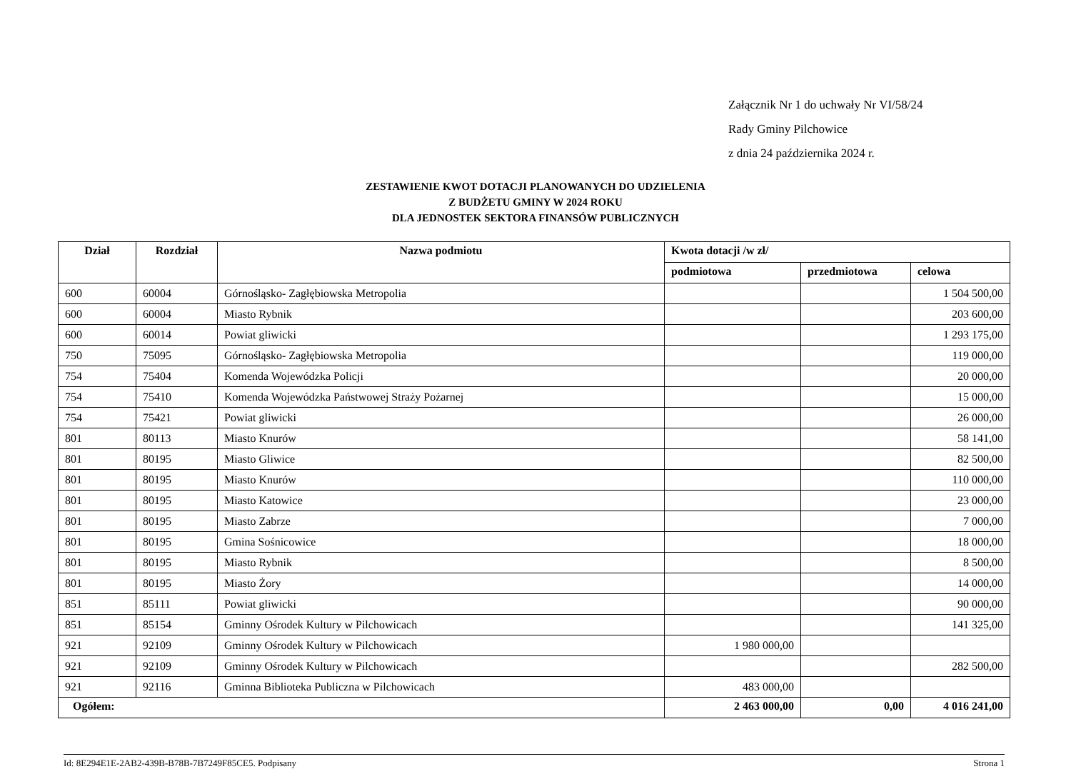Załącznik Nr 1 do uchwały Nr VI/58/24
Rady Gminy Pilchowice
z dnia 24 października 2024 r.
ZESTAWIENIE KWOT DOTACJI PLANOWANYCH DO UDZIELENIA
Z BUDŻETU GMINY W 2024 ROKU
DLA JEDNOSTEK SEKTORA FINANSÓW PUBLICZNYCH
| Dział | Rozdział | Nazwa podmiotu | Kwota dotacji /w zł/ | | |
| --- | --- | --- | --- | --- | --- |
| | | | podmiotowa | przedmiotowa | celowa |
| 600 | 60004 | Górnośląsko- Zagłębiowska Metropolia | | | 1 504 500,00 |
| 600 | 60004 | Miasto Rybnik | | | 203 600,00 |
| 600 | 60014 | Powiat gliwicki | | | 1 293 175,00 |
| 750 | 75095 | Górnośląsko- Zagłębiowska Metropolia | | | 119 000,00 |
| 754 | 75404 | Komenda Wojewódzka Policji | | | 20 000,00 |
| 754 | 75410 | Komenda Wojewódzka Państwowej Straży Pożarnej | | | 15 000,00 |
| 754 | 75421 | Powiat gliwicki | | | 26 000,00 |
| 801 | 80113 | Miasto Knurów | | | 58 141,00 |
| 801 | 80195 | Miasto Gliwice | | | 82 500,00 |
| 801 | 80195 | Miasto Knurów | | | 110 000,00 |
| 801 | 80195 | Miasto Katowice | | | 23 000,00 |
| 801 | 80195 | Miasto Zabrze | | | 7 000,00 |
| 801 | 80195 | Gmina Sośnicowice | | | 18 000,00 |
| 801 | 80195 | Miasto Rybnik | | | 8 500,00 |
| 801 | 80195 | Miasto Żory | | | 14 000,00 |
| 851 | 85111 | Powiat gliwicki | | | 90 000,00 |
| 851 | 85154 | Gminny Ośrodek Kultury w Pilchowicach | | | 141 325,00 |
| 921 | 92109 | Gminny Ośrodek Kultury w Pilchowicach | 1 980 000,00 | | |
| 921 | 92109 | Gminny Ośrodek Kultury w Pilchowicach | | | 282 500,00 |
| 921 | 92116 | Gminna Biblioteka Publiczna w Pilchowicach | 483 000,00 | | |
| Ogółem: | | | 2 463 000,00 | 0,00 | 4 016 241,00 |
Id: 8E294E1E-2AB2-439B-B78B-7B7249F85CE5. Podpisany Strona 1